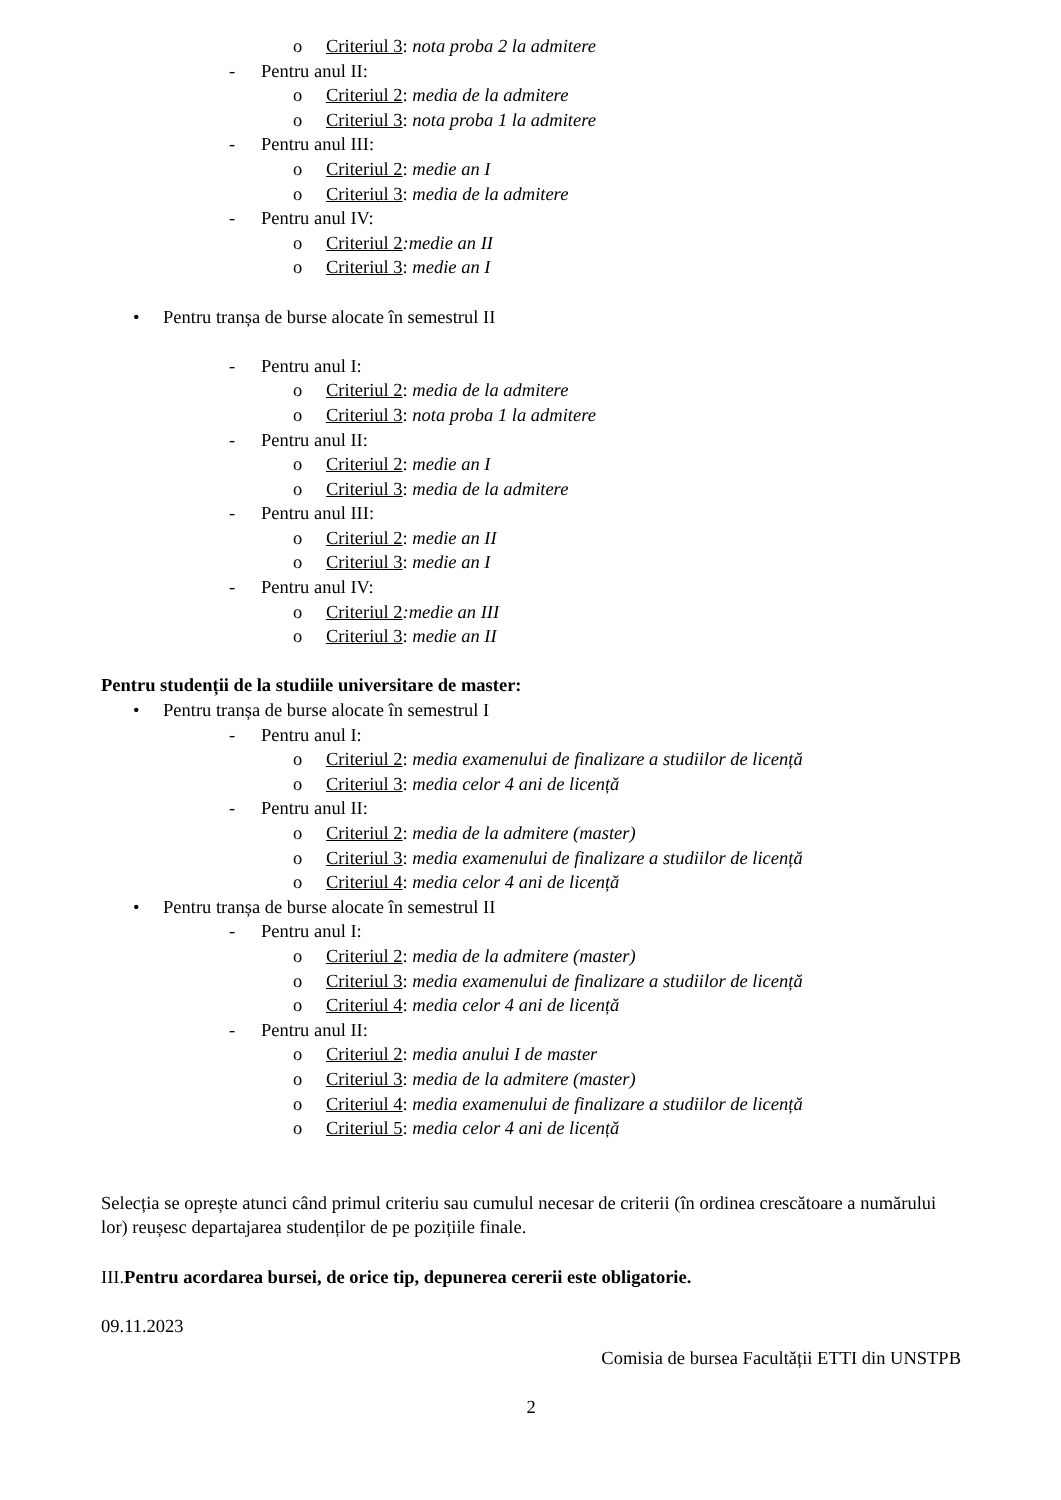o Criteriul 3: nota proba 2 la admitere
- Pentru anul II:
o Criteriul 2: media de la admitere
o Criteriul 3: nota proba 1 la admitere
- Pentru anul III:
o Criteriul 2: medie an I
o Criteriul 3: media de la admitere
- Pentru anul IV:
o Criteriul 2:medie an II
o Criteriul 3: medie an I
• Pentru tranșa de burse alocate în semestrul II
- Pentru anul I:
o Criteriul 2: media de la admitere
o Criteriul 3: nota proba 1 la admitere
- Pentru anul II:
o Criteriul 2: medie an I
o Criteriul 3: media de la admitere
- Pentru anul III:
o Criteriul 2: medie an II
o Criteriul 3: medie an I
- Pentru anul IV:
o Criteriul 2:medie an III
o Criteriul 3: medie an II
Pentru studenții de la studiile universitare de master:
• Pentru tranșa de burse alocate în semestrul I
- Pentru anul I:
o Criteriul 2: media examenului de finalizare a studiilor de licență
o Criteriul 3: media celor 4 ani de licență
- Pentru anul II:
o Criteriul 2: media de la admitere (master)
o Criteriul 3: media examenului de finalizare a studiilor de licență
o Criteriul 4: media celor 4 ani de licență
• Pentru tranșa de burse alocate în semestrul II
- Pentru anul I:
o Criteriul 2: media de la admitere (master)
o Criteriul 3: media examenului de finalizare a studiilor de licență
o Criteriul 4: media celor 4 ani de licență
- Pentru anul II:
o Criteriul 2: media anului I de master
o Criteriul 3: media de la admitere (master)
o Criteriul 4: media examenului de finalizare a studiilor de licență
o Criteriul 5: media celor 4 ani de licență
Selecția se oprește atunci când primul criteriu sau cumulul necesar de criterii (în ordinea crescătoare a numărului lor) reușesc departajarea studenților de pe pozițiile finale.
III.Pentru acordarea bursei, de orice tip, depunerea cererii este obligatorie.
09.11.2023
Comisia de bursea Facultății ETTI din UNSTPB
2